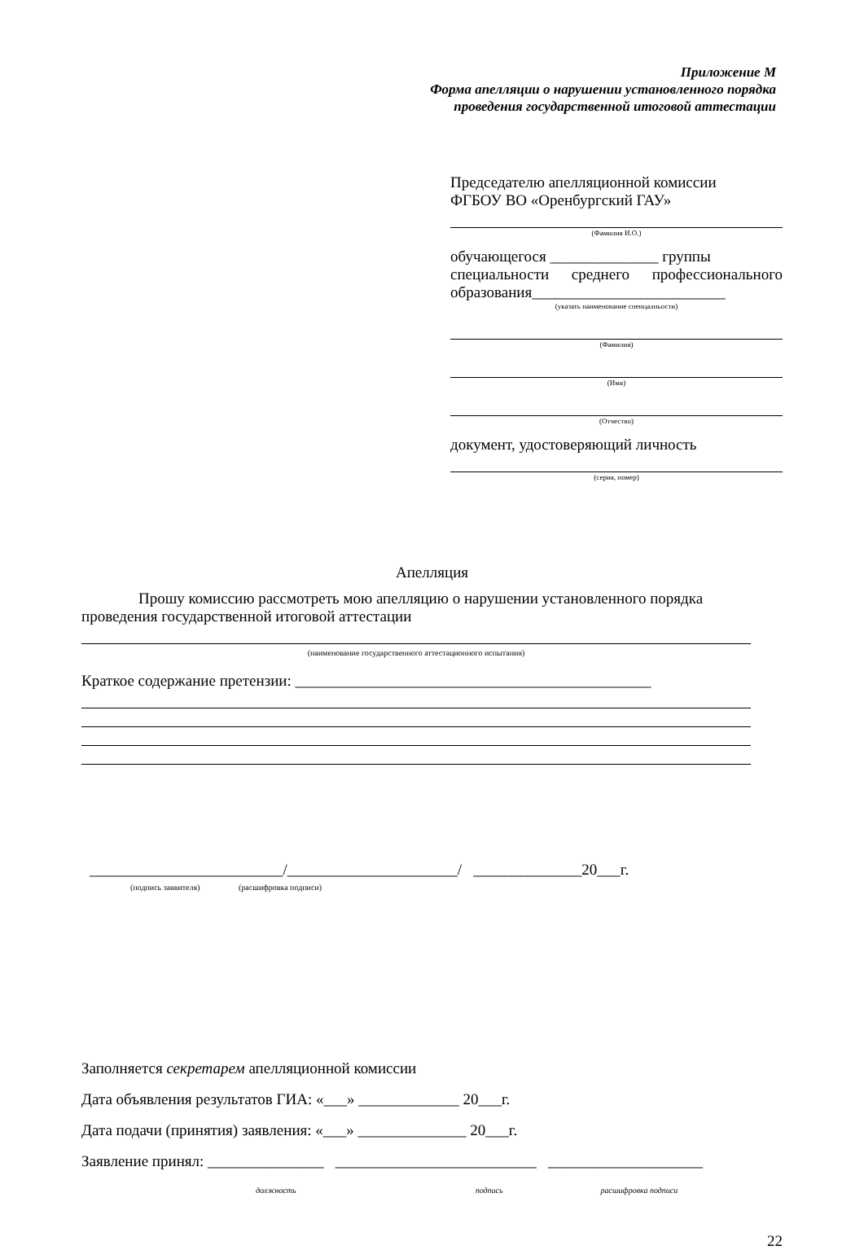Приложение М
Форма апелляции о нарушении установленного порядка
проведения государственной итоговой аттестации
Председателю апелляционной комиссии
ФГБОУ ВО «Оренбургский ГАУ»
(Фамилия И.О.)
обучающегося ______________ группы
специальности среднего профессионального образования_________________________
(указать наименование спеицалньости)
(Фамилия)
(Имя)
(Отчество)
документ, удостоверяющий личность
(серия, номер)
Апелляция
Прошу комиссию рассмотреть мою апелляцию о нарушении установленного порядка проведения государственной итоговой аттестации
(наименование государственного аттестационного испытания)
Краткое содержание претензии: ______________________________________________
_________________________/______________________/ ______________20___г.
(подпись заявителя) (расшифровка подписи)
Заполняется секретарем апелляционной комиссии
Дата объявления результатов ГИА: «___» _____________ 20___г.
Дата подачи (принятия) заявления: «___» ______________ 20___г.
Заявление принял: _______________ __________________________ ____________________
должность подпись расшифровка подписи
22